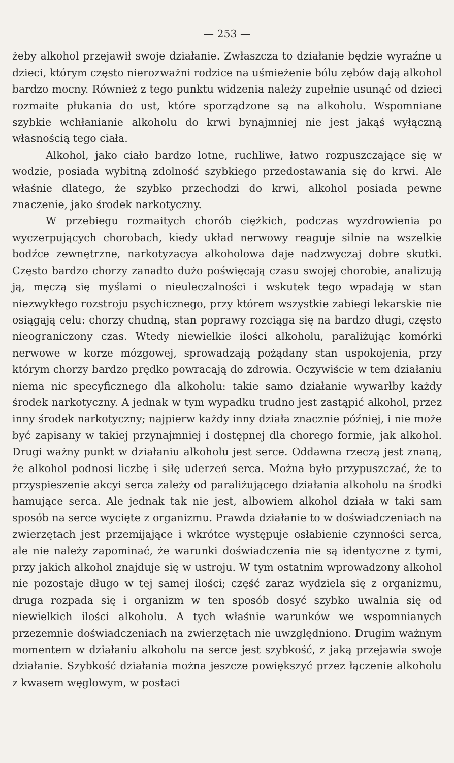— 253 —
żeby alkohol przejawił swoje działanie. Zwłaszcza to działanie będzie wyraźne u dzieci, którym często nierozważni rodzice na uśmieżenie bólu zębów dają alkohol bardzo mocny. Również z tego punktu widzenia należy zupełnie usunąć od dzieci rozmaite płukania do ust, które sporządzone są na alkoholu. Wspomniane szybkie wchłanianie alkoholu do krwi bynajmniej nie jest jakąś wyłączną własnością tego ciała.
Alkohol, jako ciało bardzo lotne, ruchliwe, łatwo rozpuszczające się w wodzie, posiada wybitną zdolność szybkiego przedostawania się do krwi. Ale właśnie dlatego, że szybko przechodzi do krwi, alkohol posiada pewne znaczenie, jako środek narkotyczny.
W przebiegu rozmaitych chorób ciężkich, podczas wyzdrowienia po wyczerpujących chorobach, kiedy układ nerwowy reaguje silnie na wszelkie bodźce zewnętrzne, narkotyzacya alkoholowa daje nadzwyczaj dobre skutki. Często bardzo chorzy zanadto dużo poświęcają czasu swojej chorobie, analizują ją, męczą się myślami o nieuleczalności i wskutek tego wpadają w stan niezwykłego rozstroju psychicznego, przy którem wszystkie zabiegi lekarskie nie osiągają celu: chorzy chudną, stan poprawy rozciąga się na bardzo długi, często nieograniczony czas. Wtedy niewielkie ilości alkoholu, paraliżując komórki nerwowe w korze mózgowej, sprowadzają pożądany stan uspokojenia, przy którym chorzy bardzo prędko powracają do zdrowia. Oczywiście w tem działaniu niema nic specyficznego dla alkoholu: takie samo działanie wywarłby każdy środek narkotyczny. A jednak w tym wypadku trudno jest zastąpić alkohol, przez inny środek narkotyczny; najpierw każdy inny działa znacznie później, i nie może być zapisany w takiej przynajmniej i dostępnej dla chorego formie, jak alkohol. Drugi ważny punkt w działaniu alkoholu jest serce. Oddawna rzeczą jest znaną, że alkohol podnosi liczbę i siłę uderzeń serca. Można było przypuszczać, że to przyspieszenie akcyi serca zależy od paraliżującego działania alkoholu na środki hamujące serca. Ale jednak tak nie jest, albowiem alkohol działa w taki sam sposób na serce wycięte z organizmu. Prawda działanie to w doświadczeniach na zwierzętach jest przemijające i wkrótce występuje osłabienie czynności serca, ale nie należy zapominać, że warunki doświadczenia nie są identyczne z tymi, przy jakich alkohol znajduje się w ustroju. W tym ostatnim wprowadzony alkohol nie pozostaje długo w tej samej ilości; część zaraz wydziela się z organizmu, druga rozpada się i organizm w ten sposób dosyć szybko uwalnia się od niewielkich ilości alkoholu. A tych właśnie warunków we wspomnianych przezemnie doświadczeniach na zwierzętach nie uwzględniono. Drugim ważnym momentem w działaniu alkoholu na serce jest szybkość, z jaką przejawia swoje działanie. Szybkość działania można jeszcze powiększyć przez łączenie alkoholu z kwasem węglowym, w postaci